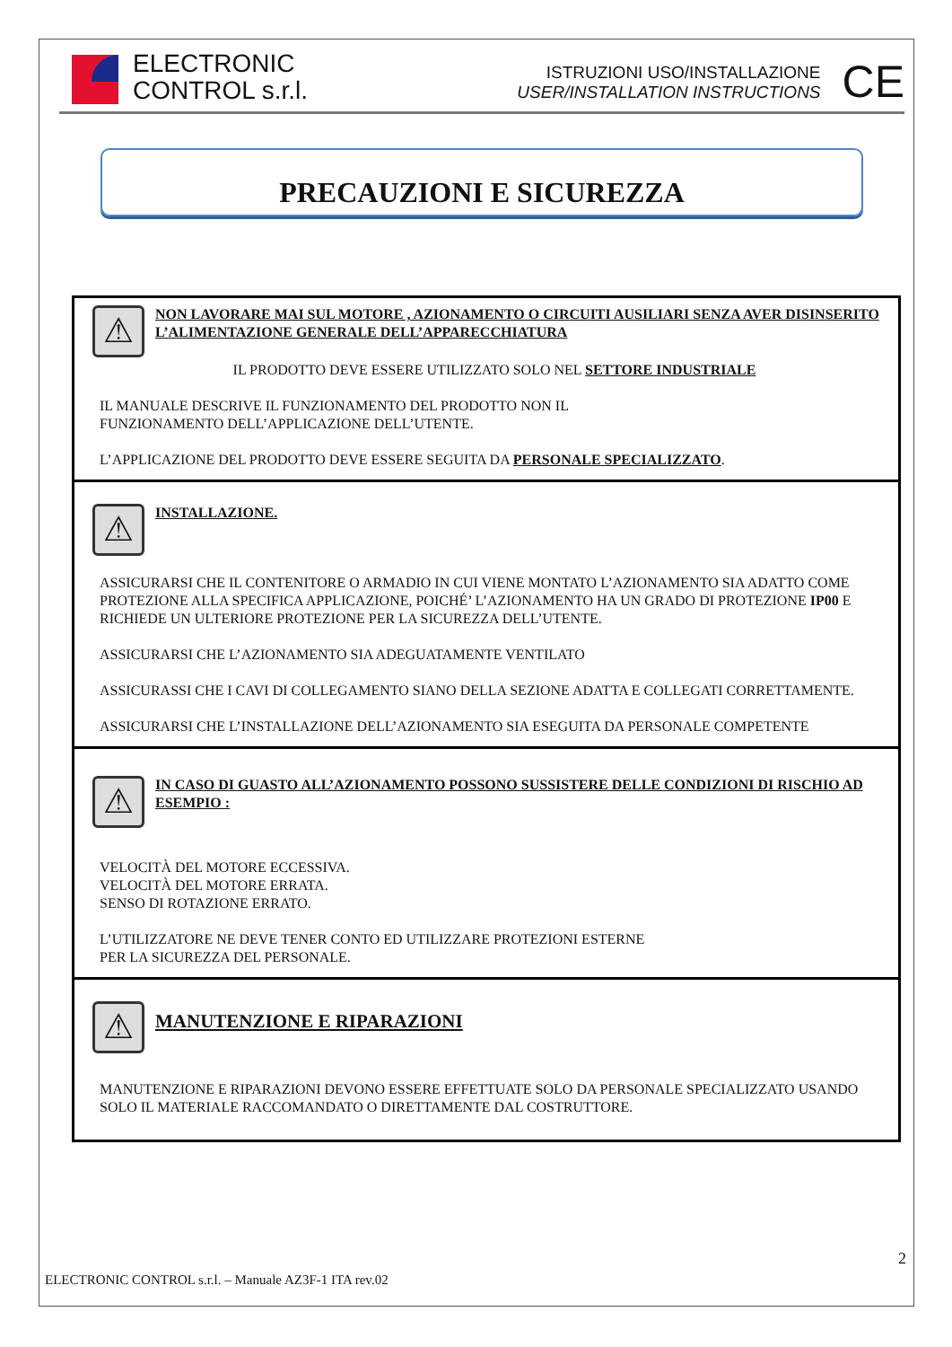ELECTRONIC
CONTROL s.r.l.
ISTRUZIONI USO/INSTALLAZIONE
USER/INSTALLATION INSTRUCTIONS
CE
PRECAUZIONI E SICUREZZA
⚠
NON LAVORARE MAI SUL MOTORE , AZIONAMENTO O CIRCUITI AUSILIARI SENZA AVER DISINSERITO L’ALIMENTAZIONE GENERALE DELL’APPARECCHIATURA
IL PRODOTTO DEVE ESSERE UTILIZZATO SOLO NEL SETTORE INDUSTRIALE
IL MANUALE DESCRIVE IL FUNZIONAMENTO DEL PRODOTTO NON IL
FUNZIONAMENTO DELL’APPLICAZIONE DELL’UTENTE.
L’APPLICAZIONE DEL PRODOTTO DEVE ESSERE SEGUITA DA PERSONALE SPECIALIZZATO.
⚠
INSTALLAZIONE.
ASSICURARSI CHE IL CONTENITORE O ARMADIO IN CUI VIENE MONTATO L’AZIONAMENTO SIA ADATTO COME PROTEZIONE ALLA SPECIFICA APPLICAZIONE, POICHÉ’ L’AZIONAMENTO HA UN GRADO DI PROTEZIONE IP00 E RICHIEDE UN ULTERIORE PROTEZIONE PER LA SICUREZZA DELL’UTENTE.
ASSICURARSI CHE L’AZIONAMENTO SIA ADEGUATAMENTE VENTILATO
ASSICURASSI CHE I CAVI DI COLLEGAMENTO SIANO DELLA SEZIONE ADATTA E COLLEGATI CORRETTAMENTE.
ASSICURARSI CHE L’INSTALLAZIONE DELL’AZIONAMENTO SIA ESEGUITA DA PERSONALE COMPETENTE
⚠
IN CASO DI GUASTO ALL’AZIONAMENTO POSSONO SUSSISTERE DELLE CONDIZIONI DI RISCHIO AD ESEMPIO :
VELOCITÀ DEL MOTORE ECCESSIVA.
VELOCITÀ DEL MOTORE ERRATA.
SENSO DI ROTAZIONE ERRATO.
L’UTILIZZATORE NE DEVE TENER CONTO ED UTILIZZARE PROTEZIONI ESTERNE
PER LA SICUREZZA DEL PERSONALE.
⚠
MANUTENZIONE E RIPARAZIONI
MANUTENZIONE E RIPARAZIONI DEVONO ESSERE EFFETTUATE SOLO DA PERSONALE SPECIALIZZATO USANDO SOLO IL MATERIALE RACCOMANDATO O DIRETTAMENTE DAL COSTRUTTORE.
2
ELECTRONIC CONTROL s.r.l. – Manuale AZ3F-1 ITA rev.02